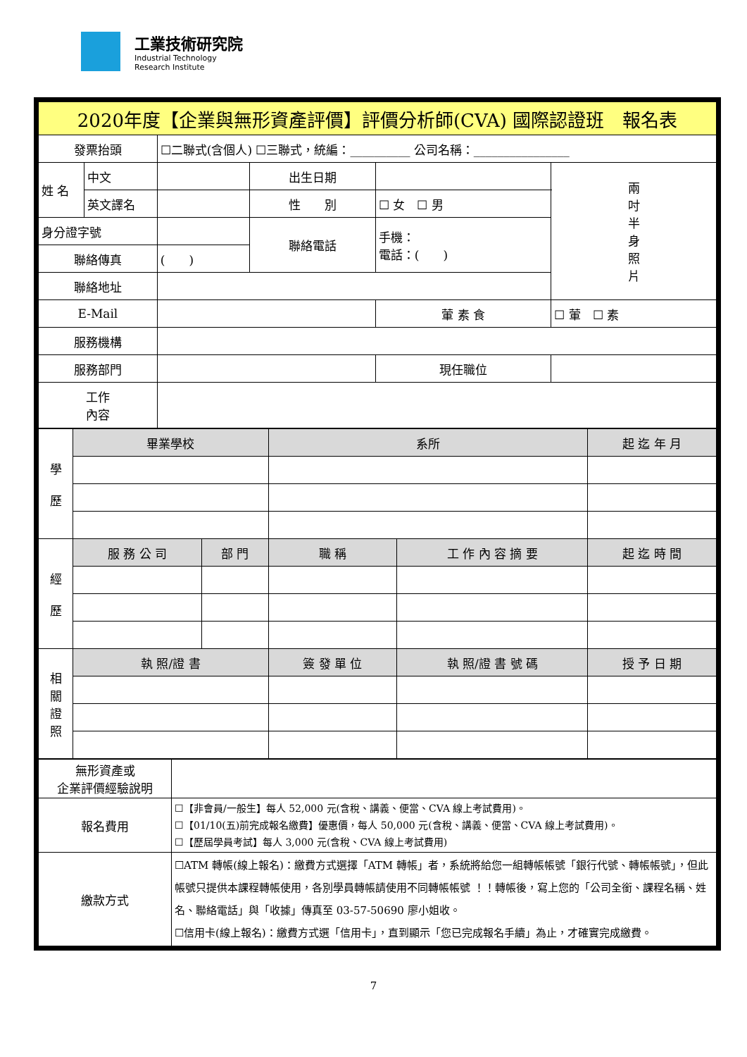工業技術研究院
Industrial Technology
Research Institute
| 2020年度【企業與無形資產評價】評價分析師(CVA) 國際認證班 報名表 | | | | | | |
| 發票抬頭 | | ☐二聯式(含個人) ☐三聯式，統編：__________ 公司名稱：________________ | | | | |
| 姓 名 | 中文 | | 出生日期 | | | 兩 吋 半 身 照 片 |
| | 英文譯名 | | 性 別 | ☐ 女 ☐ 男 | | |
| 身分證字號 | | | 聯絡電話 | 手機： 電話：( ) | | |
| 聯絡傳真 | | ( ) | | | | |
| 聯絡地址 | | | | | | |
| E-Mail | | | | 葷 素 食 | ☐ 葷 ☐ 素 | |
| 服務機構 | | | | | | |
| 服務部門 | | | | 現任職位 | | |
| 工作 內容 | | | | | | |
| 學 歷 | 畢業學校 | | 系所 | | 起 迄 年 月 |
| 經 歷 | 服 務 公 司 | 部 門 | 職 稱 | 工 作 內 容 摘 要 | 起 迄 時 間 |
| 相 關 證 照 | 執 照/證 書 | | 簽 發 單 位 | 執 照/證 書 號 碼 | 授 予 日 期 |
| 無形資產或 企業評價經驗說明 | |
| 報名費用 | ☐【非會員/一般生】每人 52,000 元(含稅、講義、便當、CVA 線上考試費用)。 ☐【01/10(五)前完成報名繳費】優惠價，每人 50,000 元(含稅、講義、便當、CVA 線上考試費用)。 ☐【歷屆學員考試】每人 3,000 元(含稅、CVA 線上考試費用) |
| 繳款方式 | ☐ATM 轉帳(線上報名)：繳費方式選擇「ATM 轉帳」者，系統將給您一組轉帳帳號「銀行代號、轉帳帳號」，但此帳號只提供本課程轉帳使用，各別學員轉帳請使用不同轉帳帳號 ！！轉帳後，寫上您的「公司全銜、課程名稱、姓名、聯絡電話」與「收據」傳真至 03-57-50690 廖小姐收。 ☐信用卡(線上報名)：繳費方式選「信用卡」，直到顯示「您已完成報名手續」為止，才確實完成繳費。 |
7